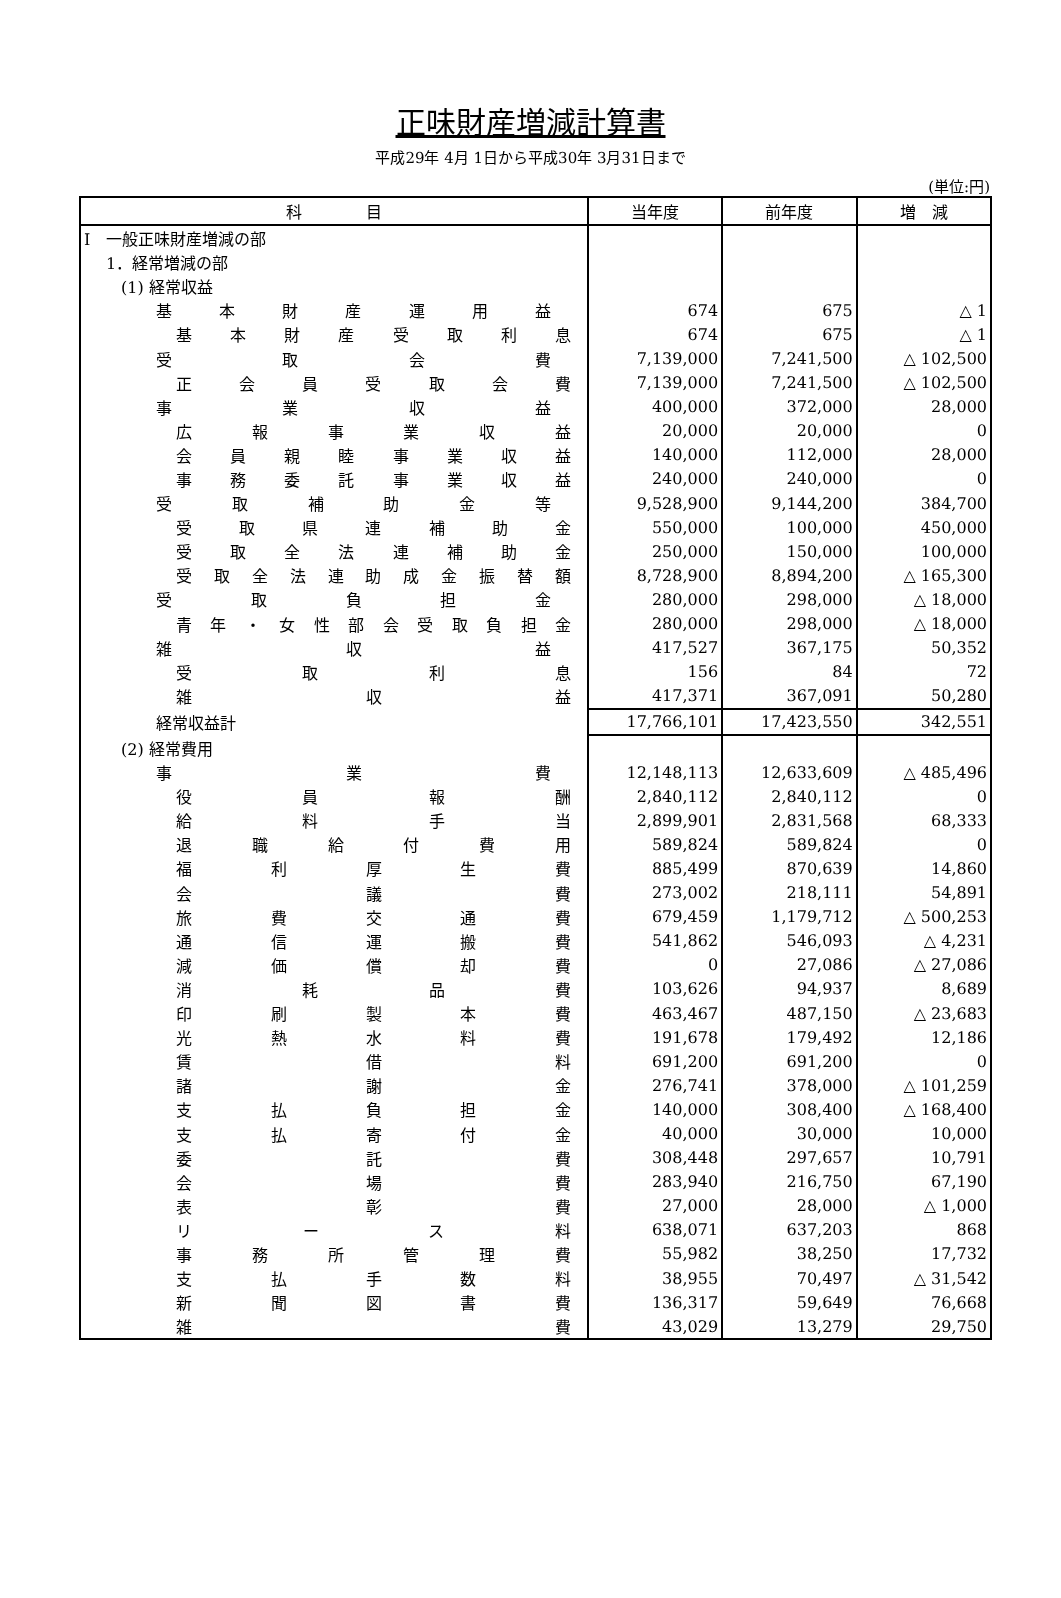正味財産増減計算書
平成29年 4月 1日から平成30年 3月31日まで
(単位:円)
| 科 目 | 当年度 | 前年度 | 増 減 |
| --- | --- | --- | --- |
| Ⅰ 一般正味財産増減の部 | | | |
| 1．経常増減の部 | | | |
| (1) 経常収益 | | | |
| 基本財産運用益 | 674 | 675 | △ 1 |
| 基本財産受取利息 | 674 | 675 | △ 1 |
| 受取会費 | 7,139,000 | 7,241,500 | △ 102,500 |
| 正会員受取会費 | 7,139,000 | 7,241,500 | △ 102,500 |
| 事業収益 | 400,000 | 372,000 | 28,000 |
| 広報事業収益 | 20,000 | 20,000 | 0 |
| 会員親睦事業収益 | 140,000 | 112,000 | 28,000 |
| 事務委託事業収益 | 240,000 | 240,000 | 0 |
| 受取補助金等 | 9,528,900 | 9,144,200 | 384,700 |
| 受取県連補助金 | 550,000 | 100,000 | 450,000 |
| 受取全法連補助金 | 250,000 | 150,000 | 100,000 |
| 受取全法連助成金振替額 | 8,728,900 | 8,894,200 | △ 165,300 |
| 受取負担金 | 280,000 | 298,000 | △ 18,000 |
| 青年・女性部会受取負担金 | 280,000 | 298,000 | △ 18,000 |
| 雑収益 | 417,527 | 367,175 | 50,352 |
| 受取利息 | 156 | 84 | 72 |
| 雑収益 | 417,371 | 367,091 | 50,280 |
| 経常収益計 | 17,766,101 | 17,423,550 | 342,551 |
| (2) 経常費用 | | | |
| 事業費 | 12,148,113 | 12,633,609 | △ 485,496 |
| 役員報酬 | 2,840,112 | 2,840,112 | 0 |
| 給料手当 | 2,899,901 | 2,831,568 | 68,333 |
| 退職給付費用 | 589,824 | 589,824 | 0 |
| 福利厚生費 | 885,499 | 870,639 | 14,860 |
| 会議費 | 273,002 | 218,111 | 54,891 |
| 旅費交通費 | 679,459 | 1,179,712 | △ 500,253 |
| 通信運搬費 | 541,862 | 546,093 | △ 4,231 |
| 減価償却費 | 0 | 27,086 | △ 27,086 |
| 消耗品費 | 103,626 | 94,937 | 8,689 |
| 印刷製本費 | 463,467 | 487,150 | △ 23,683 |
| 光熱水料費 | 191,678 | 179,492 | 12,186 |
| 賃借料 | 691,200 | 691,200 | 0 |
| 諸謝金 | 276,741 | 378,000 | △ 101,259 |
| 支払負担金 | 140,000 | 308,400 | △ 168,400 |
| 支払寄付金 | 40,000 | 30,000 | 10,000 |
| 委託費 | 308,448 | 297,657 | 10,791 |
| 会場費 | 283,940 | 216,750 | 67,190 |
| 表彰費 | 27,000 | 28,000 | △ 1,000 |
| リース料 | 638,071 | 637,203 | 868 |
| 事務所管理費 | 55,982 | 38,250 | 17,732 |
| 支払手数料 | 38,955 | 70,497 | △ 31,542 |
| 新聞図書費 | 136,317 | 59,649 | 76,668 |
| 雑費 | 43,029 | 13,279 | 29,750 |